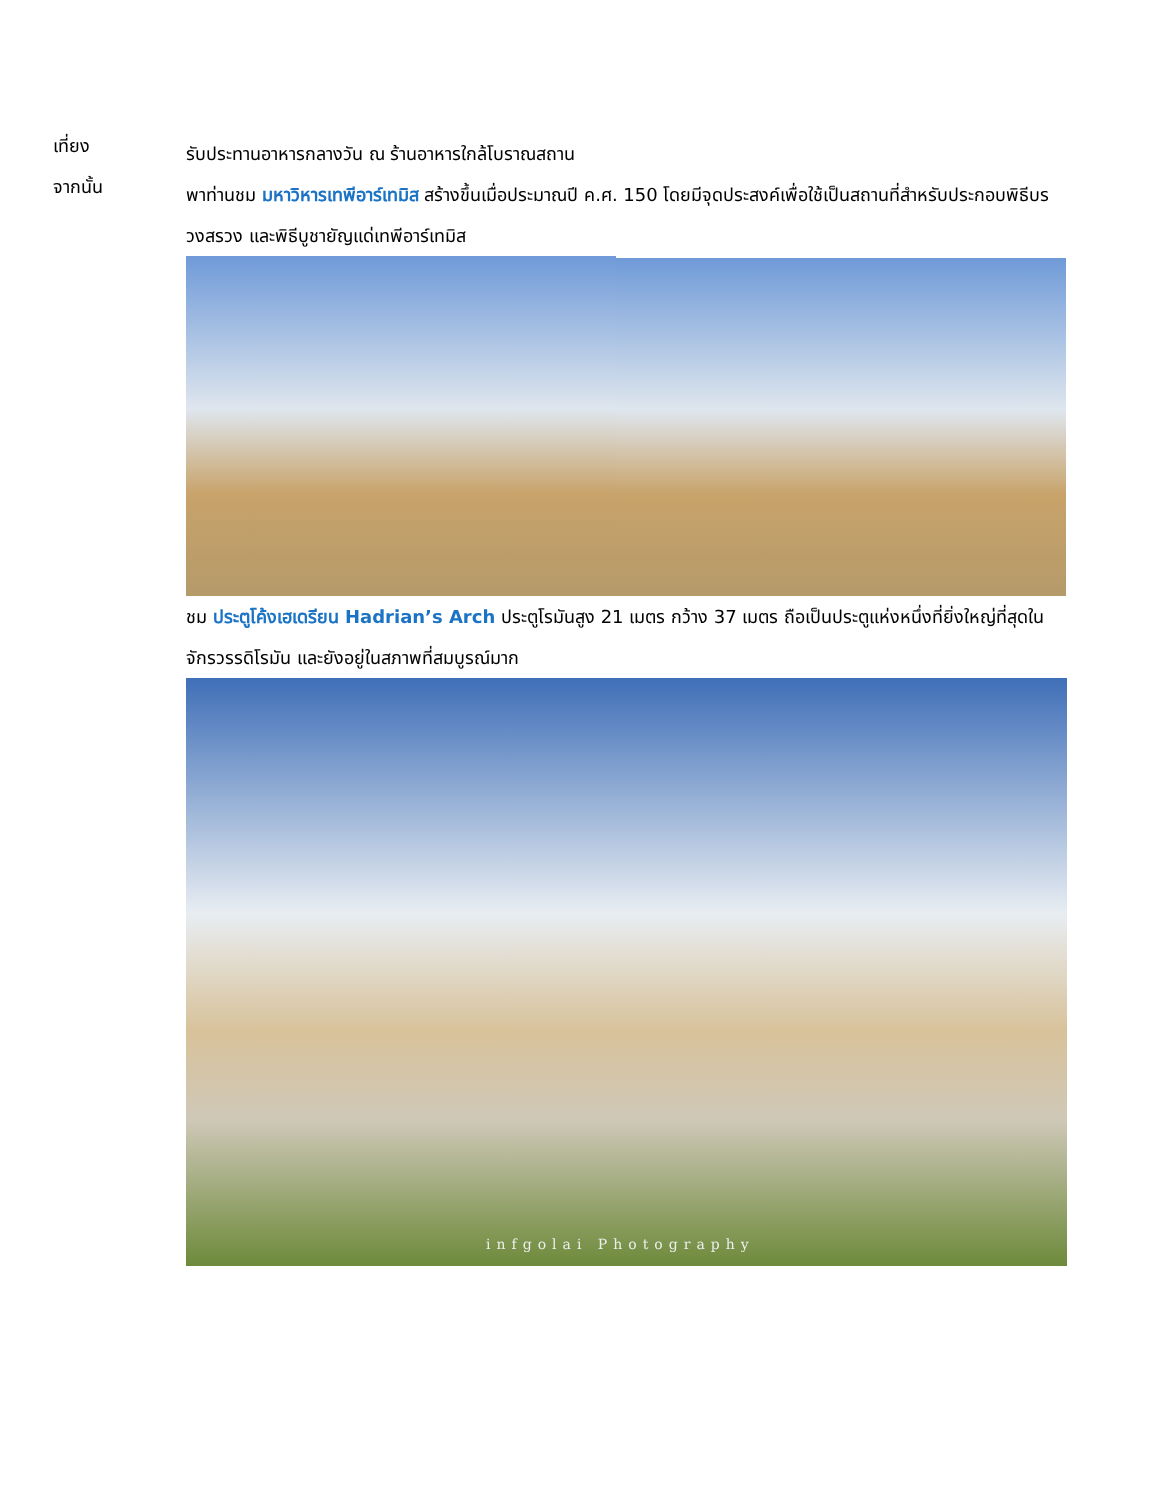เที่ยง
รับประทานอาหารกลางวัน ณ ร้านอาหารใกล้โบราณสถาน
จากนั้น
พาท่านชม มหาวิหารเทพีอาร์เทมิส สร้างขึ้นเมื่อประมาณปี ค.ศ. 150 โดยมีจุดประสงค์เพื่อใช้เป็นสถานที่สำหรับประกอบพิธีบรวงสรวง และพิธีบูชายัญแด่เทพีอาร์เทมิส
ชม ประตูโค้งเฮเดรียน Hadrian’s Arch ประตูโรมันสูง 21 เมตร กว้าง 37 เมตร ถือเป็นประตูแห่งหนึ่งที่ยิ่งใหญ่ที่สุดในจักรวรรดิโรมัน และยังอยู่ในสภาพที่สมบูรณ์มาก
infgolai Photography